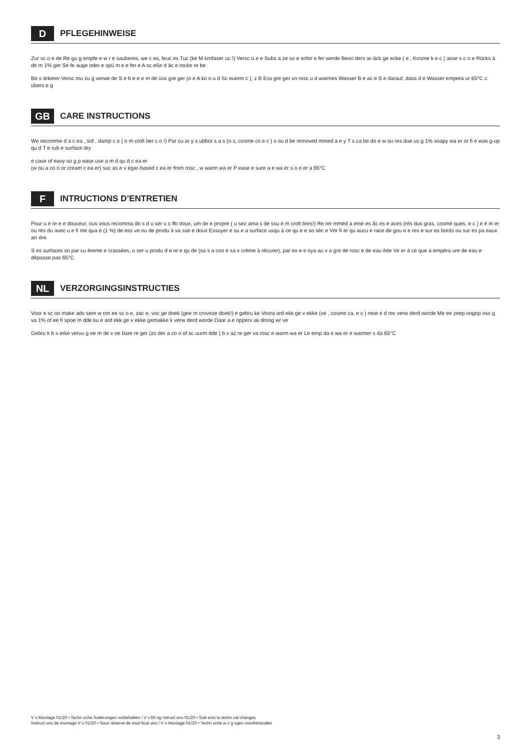D
PFLEGEHINWEISE
Zur sc o e de Re gu g empfe e w r e sauberes, we c es, feuc es Tuc (ke M krofaser uc !) Versc ü e e Subs a ze so e sofor e fer werde Beso ders ar-äck ge ecke ( e , Kosme k e c ) asse s c o e Rücks ä de m 1% ger Se fe auge oder e spü m e e fer e A sc eße d äc e rocke re be
Be s ärkerer Versc mu zu g verwe de S e b e e e m de üss gre ger (o e A ko o u d Sc euerm c ), z B Ess gre ger vo rosc u d warmes Wasser B e ac e S e darauf, dass d e Wasser empera ur 65°C c übers e g
GB
CARE INSTRUCTIONS
We recomme d a c ea , sof , damp c o ( o m crofi ber c o !) Par cu ar y s ubbor s a s (o s, cosme cs e c ) s ou d be removed mmed a e y T s ca be do e w ou res due us g 1% soapy wa er or fi e was g-up qu d T e rub e surface dry
e case of eavy so g p ease use a m d qu d c ea er
(w ou a co o or cream c ea er) suc as e v egar-based c ea er from rosc , w warm wa er P ease e sure a e wa er s o o er a 65°C
F
INTRUCTIONS D’ENTRETIEN
Pour u e re e e douceur, ous vous recomma do s d u ser u c ffo doux, um de e propre ( u sez ama s de ssu e m crofi bres!) Re rer mméd a eme es âc es e aces (rés dus gras, cosmé ques, e c ) e é m er ou rés du avec u e fi me qua é (1 %) de ess ve ou de produ à va sse e doux Essuyer e su e a surface usqu à ce qu e e so sèc e Vér fi er qu aucu e race de gou e e res e sur es bords ou sur es pa eaux arr ère
S es surfaces so par cu èreme e crassées, u ser u produ d e re e qu de (sa s a coo e sa s crème à récurer), par ex e e oya au v a gre de rosc e de eau ède Ve er à ce que a empéra ure de eau e dépasse pas 65°C
NL
VERZORGINGSINSTRUCTIES
Voor e sc oo make adv sere w om ee sc o e, zac e, voc ge doek (gee m croveze doek!) e gebru ke Voora ard ekk ge v ekke (ve , cosme ca, e c ) moe e d rec verw derd worde Me ee zeep oogop oss g va 1% of ee fi spoe m dde ku e ard ekk ge v ekke gemakke k verw derd worde Daar a e opperv ak droog wr ve
Gebru k b s erke vervu g ee m de v oe bare re ger (zo der a co o of sc uurm dde ) b v az re ger va rosc e warm wa er Le erop da e wa er e warmer s da 65°C
V v-Montage 01/20 • Techn sche Änderungen vorbehalten / V v fitt ng nstruct ons 01/20 • Sub ects to techn cal changes
Instruct ons de montage V v 01/20 • Sous réserve de mod ficat ons / V v-Montage 01/20 • Techn sche w z g ngen voorbehouden
3